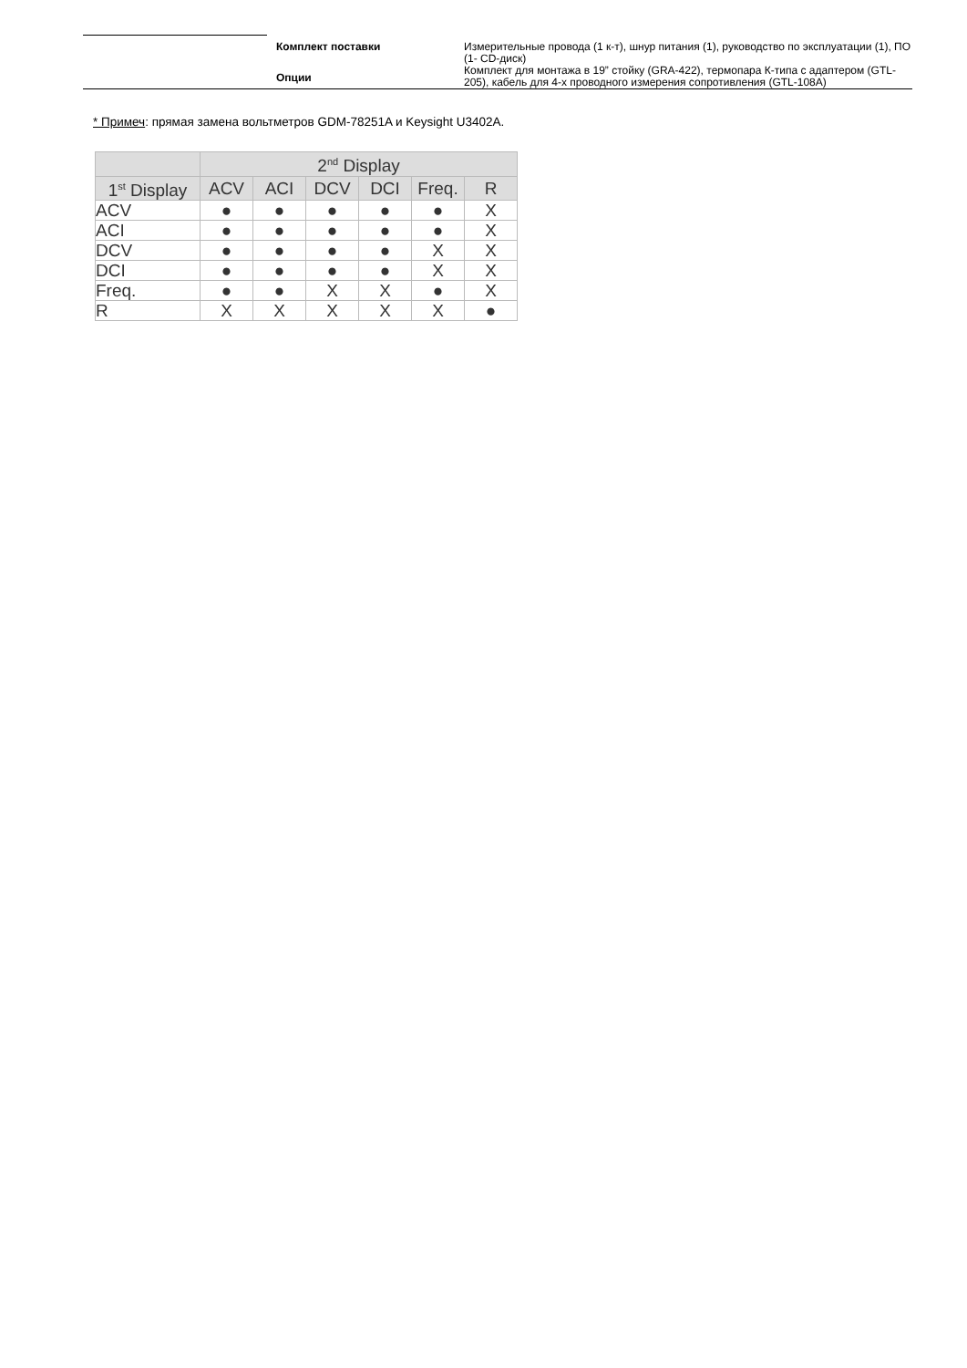| Комплект поставки | Измерительные провода (1 к-т), шнур питания (1), руководство по эксплуатации (1), ПО (1- CD-диск) |
| Опции | Комплект для монтажа в 19” стойку (GRA-422), термопара К-типа с адаптером (GTL-205), кабель для 4-х проводного измерения сопротивления (GTL-108A) |
* Примеч: прямая замена вольтметров GDM-78251A и Keysight U3402A.
| | 2<sup>nd</sup> Display | | | | | |
| --- | --- | --- | --- | --- | --- | --- |
| 1<sup>st</sup> Display | ACV | ACI | DCV | DCI | Freq. | R |
| ACV | ● | ● | ● | ● | ● | X |
| ACI | ● | ● | ● | ● | ● | X |
| DCV | ● | ● | ● | ● | X | X |
| DCI | ● | ● | ● | ● | X | X |
| Freq. | ● | ● | X | X | ● | X |
| R | X | X | X | X | X | ● |